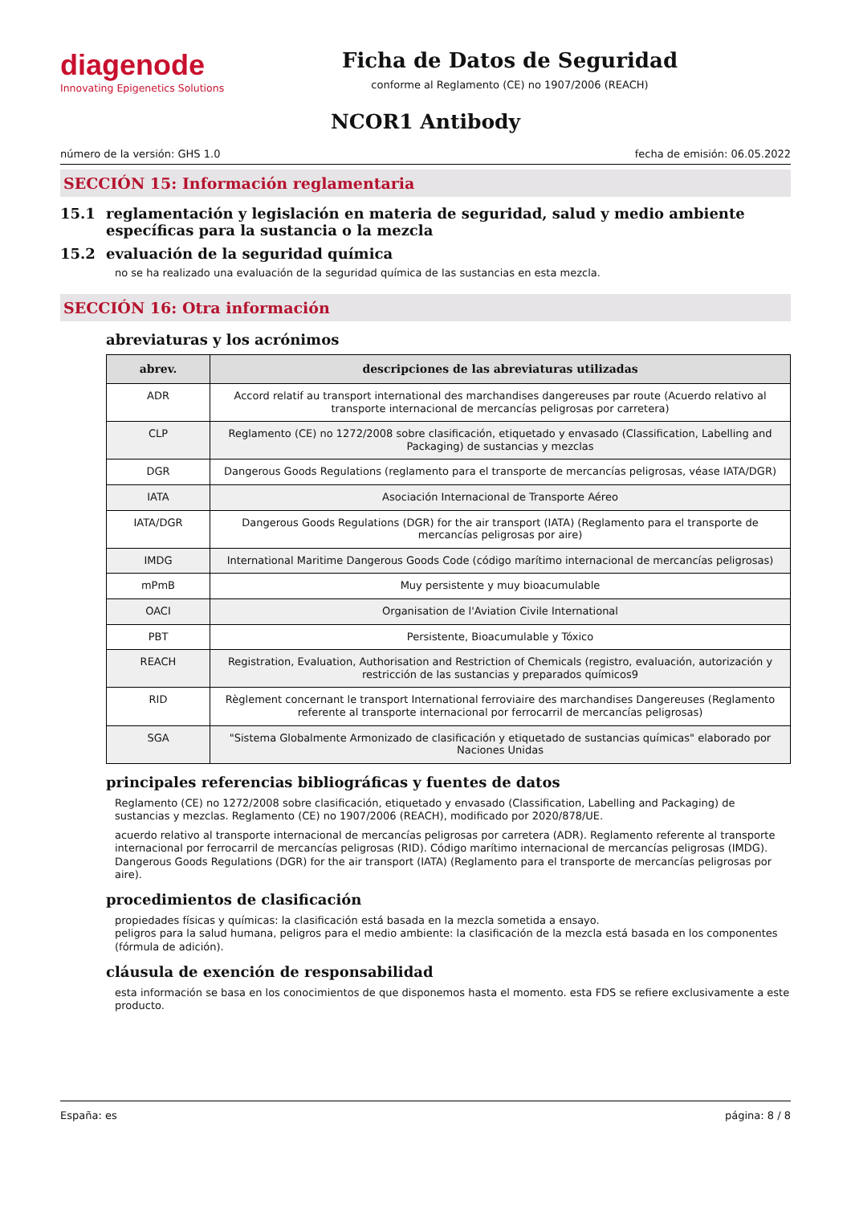diagenode
Innovating Epigenetics Solutions
Ficha de Datos de Seguridad
conforme al Reglamento (CE) no 1907/2006 (REACH)
NCOR1 Antibody
número de la versión: GHS 1.0 fecha de emisión: 06.05.2022
SECCIÓN 15: Información reglamentaria
15.1 reglamentación y legislación en materia de seguridad, salud y medio ambiente específicas para la sustancia o la mezcla
15.2 evaluación de la seguridad química
no se ha realizado una evaluación de la seguridad química de las sustancias en esta mezcla.
SECCIÓN 16: Otra información
abreviaturas y los acrónimos
| abrev. | descripciones de las abreviaturas utilizadas |
| --- | --- |
| ADR | Accord relatif au transport international des marchandises dangereuses par route (Acuerdo relativo al transporte internacional de mercancías peligrosas por carretera) |
| CLP | Reglamento (CE) no 1272/2008 sobre clasificación, etiquetado y envasado (Classification, Labelling and Packaging) de sustancias y mezclas |
| DGR | Dangerous Goods Regulations (reglamento para el transporte de mercancías peligrosas, véase IATA/DGR) |
| IATA | Asociación Internacional de Transporte Aéreo |
| IATA/DGR | Dangerous Goods Regulations (DGR) for the air transport (IATA) (Reglamento para el transporte de mercancías peligrosas por aire) |
| IMDG | International Maritime Dangerous Goods Code (código marítimo internacional de mercancías peligrosas) |
| mPmB | Muy persistente y muy bioacumulable |
| OACI | Organisation de l'Aviation Civile International |
| PBT | Persistente, Bioacumulable y Tóxico |
| REACH | Registration, Evaluation, Authorisation and Restriction of Chemicals (registro, evaluación, autorización y restricción de las sustancias y preparados químicos9 |
| RID | Règlement concernant le transport International ferroviaire des marchandises Dangereuses (Reglamento referente al transporte internacional por ferrocarril de mercancías peligrosas) |
| SGA | "Sistema Globalmente Armonizado de clasificación y etiquetado de sustancias químicas" elaborado por Naciones Unidas |
principales referencias bibliográficas y fuentes de datos
Reglamento (CE) no 1272/2008 sobre clasificación, etiquetado y envasado (Classification, Labelling and Packaging) de sustancias y mezclas. Reglamento (CE) no 1907/2006 (REACH), modificado por 2020/878/UE.
acuerdo relativo al transporte internacional de mercancías peligrosas por carretera (ADR). Reglamento referente al transporte internacional por ferrocarril de mercancías peligrosas (RID). Código marítimo internacional de mercancías peligrosas (IMDG). Dangerous Goods Regulations (DGR) for the air transport (IATA) (Reglamento para el transporte de mercancías peligrosas por aire).
procedimientos de clasificación
propiedades físicas y químicas: la clasificación está basada en la mezcla sometida a ensayo.
peligros para la salud humana, peligros para el medio ambiente: la clasificación de la mezcla está basada en los componentes (fórmula de adición).
cláusula de exención de responsabilidad
esta información se basa en los conocimientos de que disponemos hasta el momento. esta FDS se refiere exclusivamente a este producto.
España: es página: 8 / 8